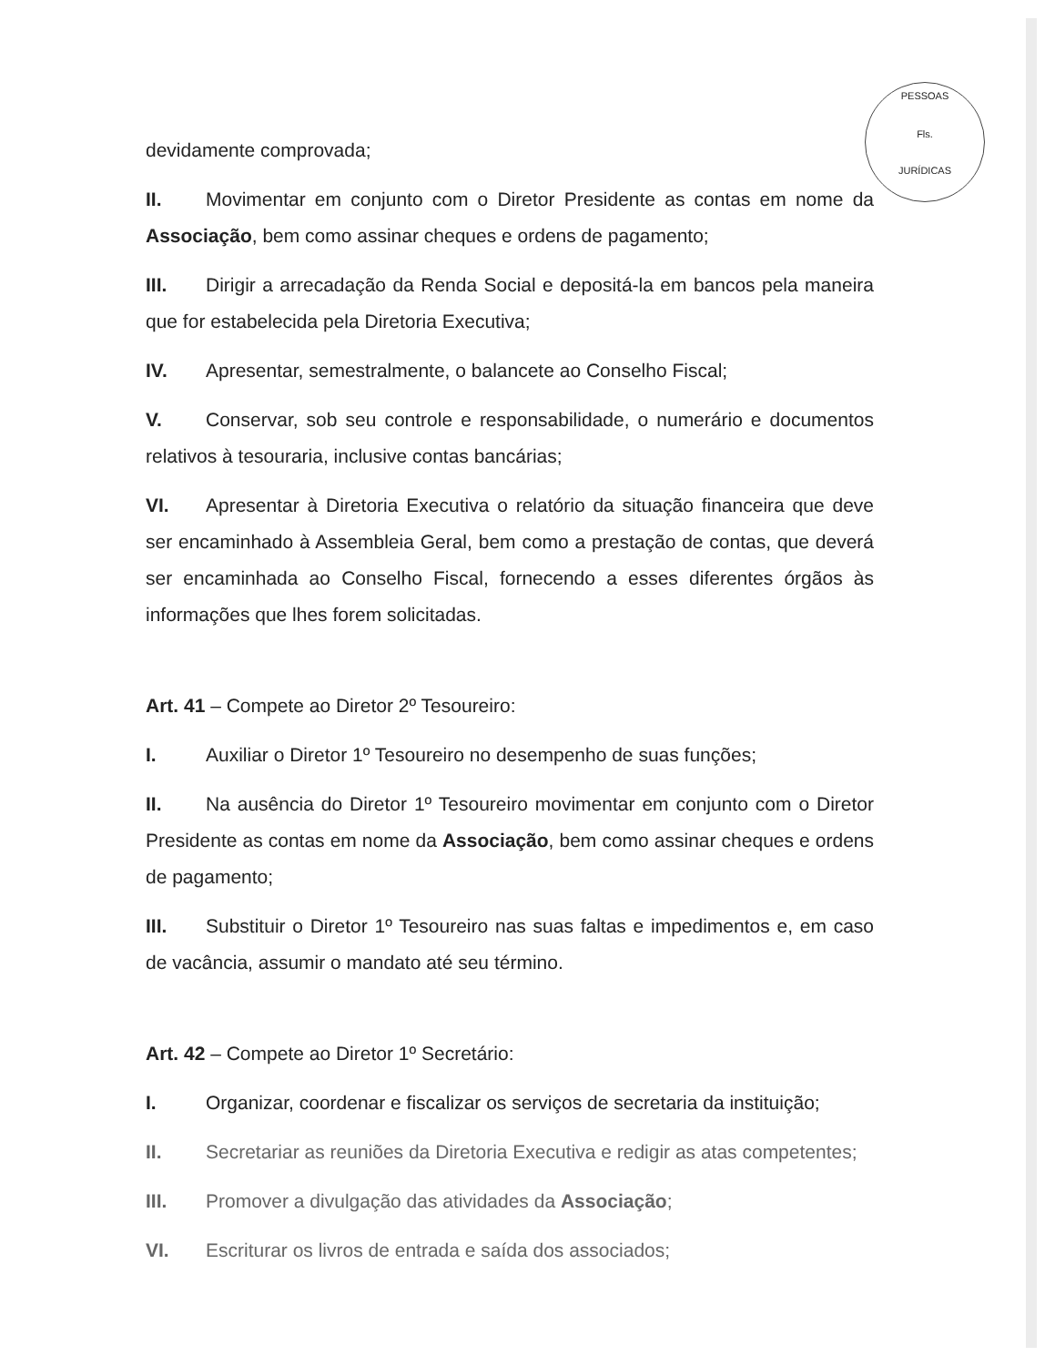PESSOAS
Fls.
JURÍDICAS
devidamente comprovada;
II. Movimentar em conjunto com o Diretor Presidente as contas em nome da Associação, bem como assinar cheques e ordens de pagamento;
III. Dirigir a arrecadação da Renda Social e depositá-la em bancos pela maneira que for estabelecida pela Diretoria Executiva;
IV. Apresentar, semestralmente, o balancete ao Conselho Fiscal;
V. Conservar, sob seu controle e responsabilidade, o numerário e documentos relativos à tesouraria, inclusive contas bancárias;
VI. Apresentar à Diretoria Executiva o relatório da situação financeira que deve ser encaminhado à Assembleia Geral, bem como a prestação de contas, que deverá ser encaminhada ao Conselho Fiscal, fornecendo a esses diferentes órgãos às informações que lhes forem solicitadas.
Art. 41 – Compete ao Diretor 2º Tesoureiro:
I. Auxiliar o Diretor 1º Tesoureiro no desempenho de suas funções;
II. Na ausência do Diretor 1º Tesoureiro movimentar em conjunto com o Diretor Presidente as contas em nome da Associação, bem como assinar cheques e ordens de pagamento;
III. Substituir o Diretor 1º Tesoureiro nas suas faltas e impedimentos e, em caso de vacância, assumir o mandato até seu término.
Art. 42 – Compete ao Diretor 1º Secretário:
I. Organizar, coordenar e fiscalizar os serviços de secretaria da instituição;
II. Secretariar as reuniões da Diretoria Executiva e redigir as atas competentes;
III. Promover a divulgação das atividades da Associação;
VI. Escriturar os livros de entrada e saída dos associados;